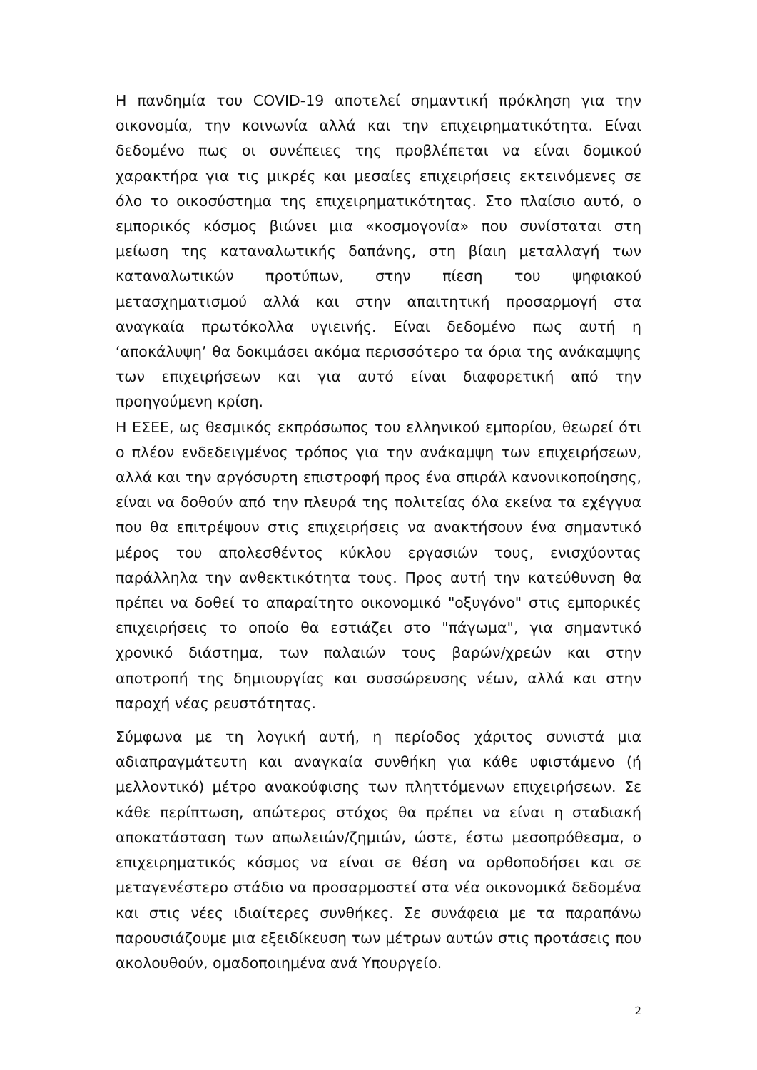Η πανδημία του COVID-19 αποτελεί σημαντική πρόκληση για την οικονομία, την κοινωνία αλλά και την επιχειρηματικότητα. Είναι δεδομένο πως οι συνέπειες της προβλέπεται να είναι δομικού χαρακτήρα για τις μικρές και μεσαίες επιχειρήσεις εκτεινόμενες σε όλο το οικοσύστημα της επιχειρηματικότητας. Στο πλαίσιο αυτό, ο εμπορικός κόσμος βιώνει μια «κοσμογονία» που συνίσταται στη μείωση της καταναλωτικής δαπάνης, στη βίαιη μεταλλαγή των καταναλωτικών προτύπων, στην πίεση του ψηφιακού μετασχηματισμού αλλά και στην απαιτητική προσαρμογή στα αναγκαία πρωτόκολλα υγιεινής. Είναι δεδομένο πως αυτή η ‘αποκάλυψη’ θα δοκιμάσει ακόμα περισσότερο τα όρια της ανάκαμψης των επιχειρήσεων και για αυτό είναι διαφορετική από την προηγούμενη κρίση.
Η ΕΣΕΕ, ως θεσμικός εκπρόσωπος του ελληνικού εμπορίου, θεωρεί ότι ο πλέον ενδεδειγμένος τρόπος για την ανάκαμψη των επιχειρήσεων, αλλά και την αργόσυρτη επιστροφή προς ένα σπιράλ κανονικοποίησης, είναι να δοθούν από την πλευρά της πολιτείας όλα εκείνα τα εχέγγυα που θα επιτρέψουν στις επιχειρήσεις να ανακτήσουν ένα σημαντικό μέρος του απολεσθέντος κύκλου εργασιών τους, ενισχύοντας παράλληλα την ανθεκτικότητα τους. Προς αυτή την κατεύθυνση θα πρέπει να δοθεί το απαραίτητο οικονομικό "οξυγόνο" στις εμπορικές επιχειρήσεις το οποίο θα εστιάζει στο "πάγωμα", για σημαντικό χρονικό διάστημα, των παλαιών τους βαρών/χρεών και στην αποτροπή της δημιουργίας και συσσώρευσης νέων, αλλά και στην παροχή νέας ρευστότητας.
Σύμφωνα με τη λογική αυτή, η περίοδος χάριτος συνιστά μια αδιαπραγμάτευτη και αναγκαία συνθήκη για κάθε υφιστάμενο (ή μελλοντικό) μέτρο ανακούφισης των πληττόμενων επιχειρήσεων. Σε κάθε περίπτωση, απώτερος στόχος θα πρέπει να είναι η σταδιακή αποκατάσταση των απωλειών/ζημιών, ώστε, έστω μεσοπρόθεσμα, ο επιχειρηματικός κόσμος να είναι σε θέση να ορθοποδήσει και σε μεταγενέστερο στάδιο να προσαρμοστεί στα νέα οικονομικά δεδομένα και στις νέες ιδιαίτερες συνθήκες. Σε συνάφεια με τα παραπάνω παρουσιάζουμε μια εξειδίκευση των μέτρων αυτών στις προτάσεις που ακολουθούν, ομαδοποιημένα ανά Υπουργείο.
2